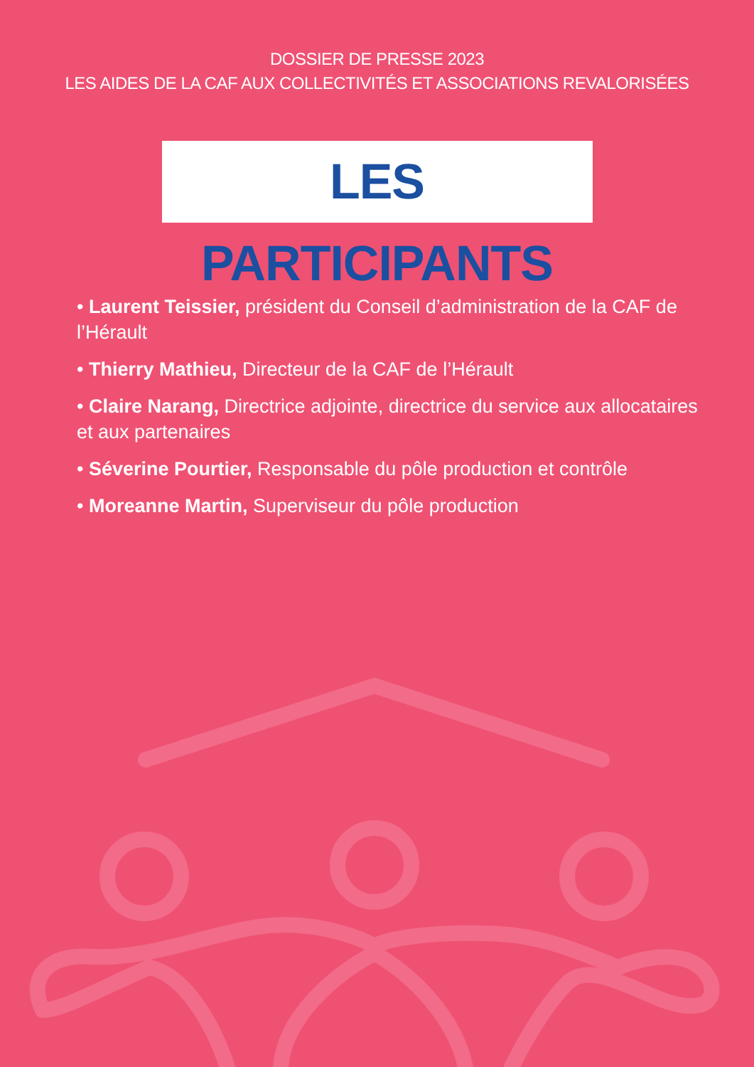DOSSIER DE PRESSE 2023
LES AIDES DE LA CAF AUX COLLECTIVITÉS ET ASSOCIATIONS REVALORISÉES
LES PARTICIPANTS
• Laurent Teissier, président du Conseil d’administration de la CAF de l’Hérault
• Thierry Mathieu, Directeur de la CAF de l’Hérault
• Claire Narang, Directrice adjointe, directrice du service aux allocataires et aux partenaires
• Séverine Pourtier, Responsable du pôle production et contrôle
• Moreanne Martin, Superviseur du pôle production